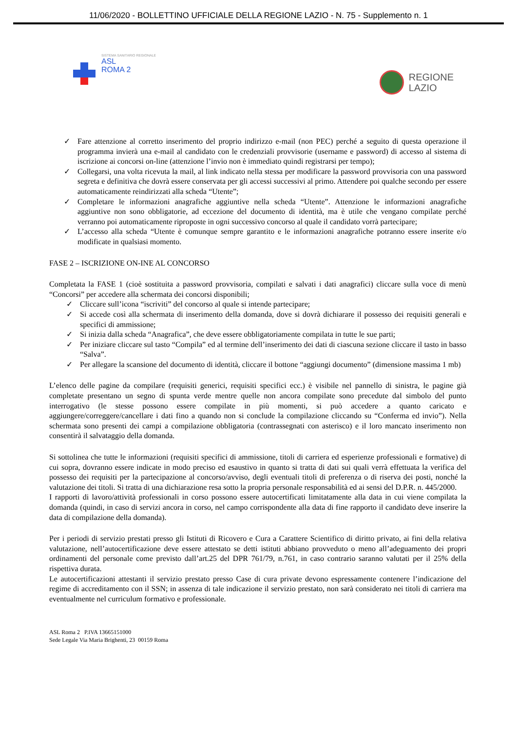11/06/2020 - BOLLETTINO UFFICIALE DELLA REGIONE LAZIO - N. 75 - Supplemento n. 1
SISTEMA SANITARIO REGIONALE
ASL
ROMA 2
REGIONE
LAZIO
✓ Fare attenzione al corretto inserimento del proprio indirizzo e-mail (non PEC) perché a seguito di questa operazione il programma invierà una e-mail al candidato con le credenziali provvisorie (username e password) di accesso al sistema di iscrizione ai concorsi on-line (attenzione l’invio non è immediato quindi registrarsi per tempo);
✓ Collegarsi, una volta ricevuta la mail, al link indicato nella stessa per modificare la password provvisoria con una password segreta e definitiva che dovrà essere conservata per gli accessi successivi al primo. Attendere poi qualche secondo per essere automaticamente reindirizzati alla scheda “Utente”;
✓ Completare le informazioni anagrafiche aggiuntive nella scheda “Utente”. Attenzione le informazioni anagrafiche aggiuntive non sono obbligatorie, ad eccezione del documento di identità, ma è utile che vengano compilate perché verranno poi automaticamente riproposte in ogni successivo concorso al quale il candidato vorrà partecipare;
✓ L’accesso alla scheda “Utente è comunque sempre garantito e le informazioni anagrafiche potranno essere inserite e/o modificate in qualsiasi momento.
FASE 2 – ISCRIZIONE ON-INE AL CONCORSO
Completata la FASE 1 (cioè sostituita a password provvisoria, compilati e salvati i dati anagrafici) cliccare sulla voce di menù “Concorsi” per accedere alla schermata dei concorsi disponibili;
✓ Cliccare sull’icona “iscriviti” del concorso al quale si intende partecipare;
✓ Si accede così alla schermata di inserimento della domanda, dove si dovrà dichiarare il possesso dei requisiti generali e specifici di ammissione;
✓ Si inizia dalla scheda “Anagrafica”, che deve essere obbligatoriamente compilata in tutte le sue parti;
✓ Per iniziare cliccare sul tasto “Compila” ed al termine dell’inserimento dei dati di ciascuna sezione cliccare il tasto in basso “Salva”.
✓ Per allegare la scansione del documento di identità, cliccare il bottone “aggiungi documento” (dimensione massima 1 mb)
L’elenco delle pagine da compilare (requisiti generici, requisiti specifici ecc.) è visibile nel pannello di sinistra, le pagine già completate presentano un segno di spunta verde mentre quelle non ancora compilate sono precedute dal simbolo del punto interrogativo (le stesse possono essere compilate in più momenti, si può accedere a quanto caricato e aggiungere/correggere/cancellare i dati fino a quando non si conclude la compilazione cliccando su “Conferma ed invio”). Nella schermata sono presenti dei campi a compilazione obbligatoria (contrassegnati con asterisco) e il loro mancato inserimento non consentirà il salvataggio della domanda.
Si sottolinea che tutte le informazioni (requisiti specifici di ammissione, titoli di carriera ed esperienze professionali e formative) di cui sopra, dovranno essere indicate in modo preciso ed esaustivo in quanto si tratta di dati sui quali verrà effettuata la verifica del possesso dei requisiti per la partecipazione al concorso/avviso, degli eventuali titoli di preferenza o di riserva dei posti, nonché la valutazione dei titoli. Si tratta di una dichiarazione resa sotto la propria personale responsabilità ed ai sensi del D.P.R. n. 445/2000.
I rapporti di lavoro/attività professionali in corso possono essere autocertificati limitatamente alla data in cui viene compilata la domanda (quindi, in caso di servizi ancora in corso, nel campo corrispondente alla data di fine rapporto il candidato deve inserire la data di compilazione della domanda).
Per i periodi di servizio prestati presso gli Istituti di Ricovero e Cura a Carattere Scientifico di diritto privato, ai fini della relativa valutazione, nell’autocertificazione deve essere attestato se detti istituti abbiano provveduto o meno all’adeguamento dei propri ordinamenti del personale come previsto dall’art.25 del DPR 761/79, n.761, in caso contrario saranno valutati per il 25% della rispettiva durata.
Le autocertificazioni attestanti il servizio prestato presso Case di cura private devono espressamente contenere l’indicazione del regime di accreditamento con il SSN; in assenza di tale indicazione il servizio prestato, non sarà considerato nei titoli di carriera ma eventualmente nel curriculum formativo e professionale.
ASL Roma 2 P.IVA 13665151000
Sede Legale Via Maria Brighenti, 23 00159 Roma